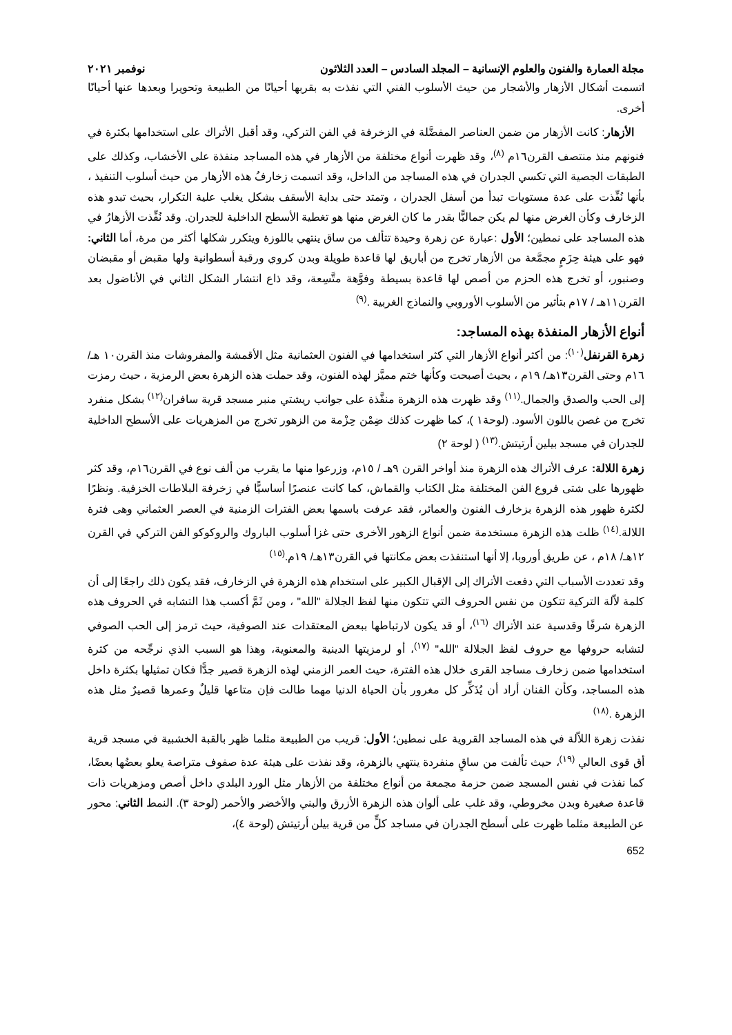مجلة العمارة والفنون والعلوم الإنسانية – المجلد السادس – العدد الثلاثون نوفمبر ٢٠٢١
اتسمت أشكال الأزهار والأشجار من حيث الأسلوب الفني التي نفذت به بقربها أحيانًا من الطبيعة وتحويرا وبعدها عنها أحيانًا أخرى.
الأزهار: كانت الأزهار من ضمن العناصر المفضَّلة في الزخرفة في الفن التركي، وقد أقبل الأتراك على استخدامها بكثرة في فنونهم منذ منتصف القرن١٦م <sup>(٨)</sup>، وقد ظهرت أنواع مختلفة من الأزهار في هذه المساجد منفذة على الأخشاب، وكذلك على الطبقات الجصية التي تكسي الجدران في هذه المساجد من الداخل، وقد اتسمت زخارفُ هذه الأزهار من حيث أسلوب التنفيذ ، بأنها نُفِّذت على عدة مستويات تبدأ من أسفل الجدران ، وتمتد حتى بداية الأسقف بشكل يغلب علية التكرار، بحيث تبدو هذه الزخارف وكأن الغرض منها لم يكن جماليًّا بقدر ما كان الغرض منها هو تغطية الأسطح الداخلية للجدران. وقد نُفِّذت الأزهارُ في هذه المساجد على نمطين؛ الأول :عبارة عن زهرة وحيدة تتألف من ساق ينتهي باللوزة ويتكرر شكلها أكثر من مرة، أما الثاني: فهو على هيئة حِزَمٍ مجمَّعة من الأزهار تخرج من أباريق لها قاعدة طويلة وبدن كروي ورقبة أسطوانية ولها مقبض أو مقبضان وصنبور، أو تخرج هذه الحزم من أصص لها قاعدة بسيطة وفوَّهة متَّسِعة، وقد ذاع انتشار الشكل الثاني في الأناضول بعد القرن١١هـ / ١٧م بتأثير من الأسلوب الأوروبي والنماذج الغربية .<sup>(٩)</sup>
أنواع الأزهار المنفذة بهذه المساجد:
زهرة القرنفل<sup>(١٠)</sup>: من أكثر أنواع الأزهار التي كثر استخدامها في الفنون العثمانية مثل الأقمشة والمفروشات منذ القرن١٠ هـ/ ١٦م وحتى القرن١٣هـ/ ١٩م ، بحيث أصبحت وكأنها ختم مميَّز لهذه الفنون، وقد حملت هذه الزهرة بعض الرمزية ، حيث رمزت إلى الحب والصدق والجمال.<sup>(١١)</sup> وقد ظهرت هذه الزهرة منفَّذة على جوانب ريشتي منبر مسجد قرية سافران<sup>(١٢)</sup> بشكل منفرد تخرج من غصن باللون الأسود. (لوحة١ )، كما ظهرت كذلك ضِمْن حِزْمة من الزهور تخرج من المزهريات على الأسطح الداخلية للجدران في مسجد بيلين أرتيتش.<sup>(١٣)</sup> ( لوحة ٢)
زهرة اللالة: عرف الأتراك هذه الزهرة منذ أواخر القرن ٩هـ / ١٥م، وزرعوا منها ما يقرب من ألف نوع في القرن١٦م، وقد كثر ظهورها على شتى فروع الفن المختلفة مثل الكتاب والقماش، كما كانت عنصرًا أساسيًّا في زخرفة البلاطات الخزفية. ونظرًا لكثرة ظهور هذه الزهرة بزخارف الفنون والعمائر، فقد عرفت باسمها بعض الفترات الزمنية في العصر العثماني وهى فترة اللالة.<sup>(١٤)</sup> ظلت هذه الزهرة مستخدمة ضمن أنواع الزهور الأخرى حتى غزا أسلوب الباروك والروكوكو الفن التركي في القرن ١٢هـ/ ١٨م ، عن طريق أوروبا، إلا أنها استنفذت بعض مكانتها في القرن١٣هـ/ ١٩م.<sup>(١٥)</sup>
وقد تعددت الأسباب التي دفعت الأتراك إلى الإقبال الكبير على استخدام هذه الزهرة في الزخارف، فقد يكون ذلك راجعًا إلى أن كلمة لاّلة التركية تتكون من نفس الحروف التي تتكون منها لفظ الجلالة "الله" ، ومن ثَمَّ أكسب هذا التشابه في الحروف هذه الزهرة شرفًا وقدسية عند الأتراك <sup>(١٦)</sup>، أو قد يكون لارتباطها ببعض المعتقدات عند الصوفية، حيث ترمز إلى الحب الصوفي لتشابه حروفها مع حروف لفظ الجلالة "الله" <sup>(١٧)</sup>، أو لرمزيتها الدينية والمعنوية، وهذا هو السبب الذي نرجِّحه من كثرة استخدامها ضمن زخارف مساجد القرى خلال هذه الفترة، حيث العمر الزمني لهذه الزهرة قصير جدًّا فكان تمثيلها بكثرة داخل هذه المساجد، وكأن الفنان أراد أن يُذَكِّر كل مغرور بأن الحياة الدنيا مهما طالت فإن متاعها قليلٌ وعمرها قصيرٌ مثل هذه الزهرة .<sup>(١٨)</sup>
نفذت زهرة اللاّلة في هذه المساجد القروية على نمطين؛ الأول: قريب من الطبيعة مثلما ظهر بالقبة الخشبية في مسجد قرية أق قوى العالي <sup>(١٩)</sup>، حيث تألفت من ساقٍ منفردة ينتهي بالزهرة، وقد نفذت على هيئة عدة صفوف متراصة يعلو بعضُها بعضًا، كما نفذت في نفس المسجد ضمن حزمة مجمعة من أنواع مختلفة من الأزهار مثل الورد البلدي داخل أصص ومزهريات ذات قاعدة صغيرة وبدن مخروطي، وقد غلب على ألوان هذه الزهرة الأزرق والبني والأخضر والأحمر (لوحة ٣). النمط الثاني: محور عن الطبيعة مثلما ظهرت على أسطح الجدران في مساجد كلٍّ من قرية بيلن أرتيتش (لوحة ٤)،
652